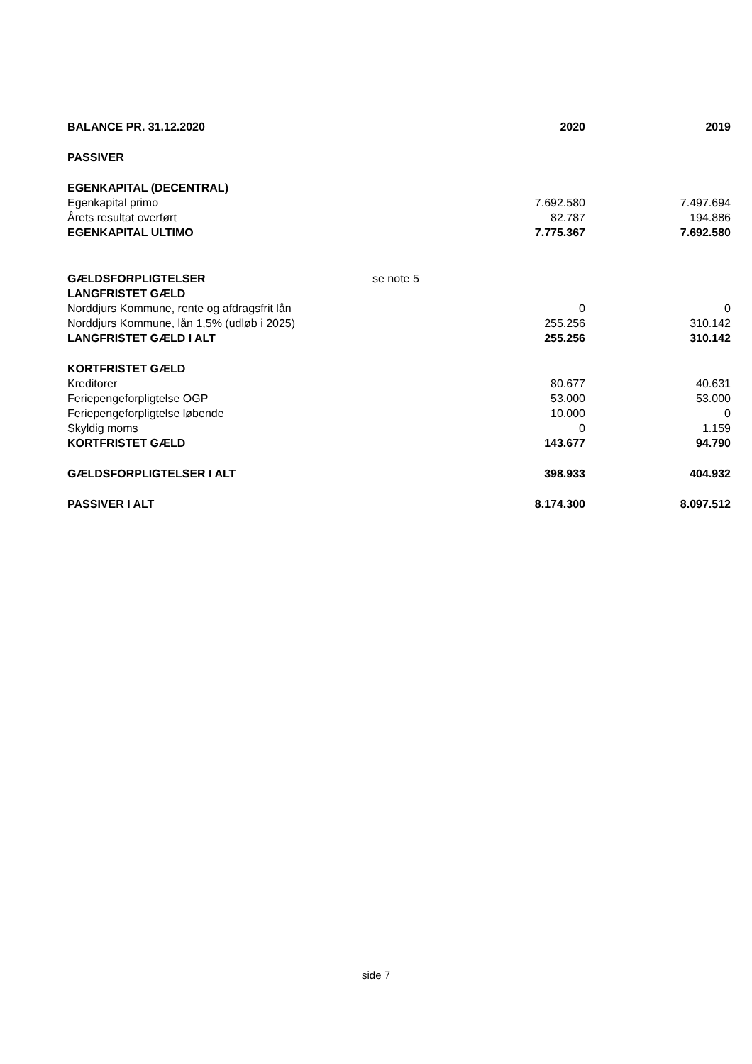| BALANCE PR. 31.12.2020 | | 2020 | 2019 |
| --- | --- | --- | --- |
| PASSIVER | | | |
| EGENKAPITAL (DECENTRAL) | | | |
| Egenkapital primo | | 7.692.580 | 7.497.694 |
| Årets resultat overført | | 82.787 | 194.886 |
| EGENKAPITAL ULTIMO | | 7.775.367 | 7.692.580 |
| GÆLDSFORPLIGTELSER | se note 5 | | |
| LANGFRISTET GÆLD | | | |
| Norddjurs Kommune, rente og afdragsfrit lån | | 0 | 0 |
| Norddjurs Kommune, lån 1,5% (udløb i 2025) | | 255.256 | 310.142 |
| LANGFRISTET GÆLD I ALT | | 255.256 | 310.142 |
| KORTFRISTET GÆLD | | | |
| Kreditorer | | 80.677 | 40.631 |
| Feriepengeforpligtelse OGP | | 53.000 | 53.000 |
| Feriepengeforpligtelse løbende | | 10.000 | 0 |
| Skyldig moms | | 0 | 1.159 |
| KORTFRISTET GÆLD | | 143.677 | 94.790 |
| GÆLDSFORPLIGTELSER I ALT | | 398.933 | 404.932 |
| PASSIVER I ALT | | 8.174.300 | 8.097.512 |
side 7